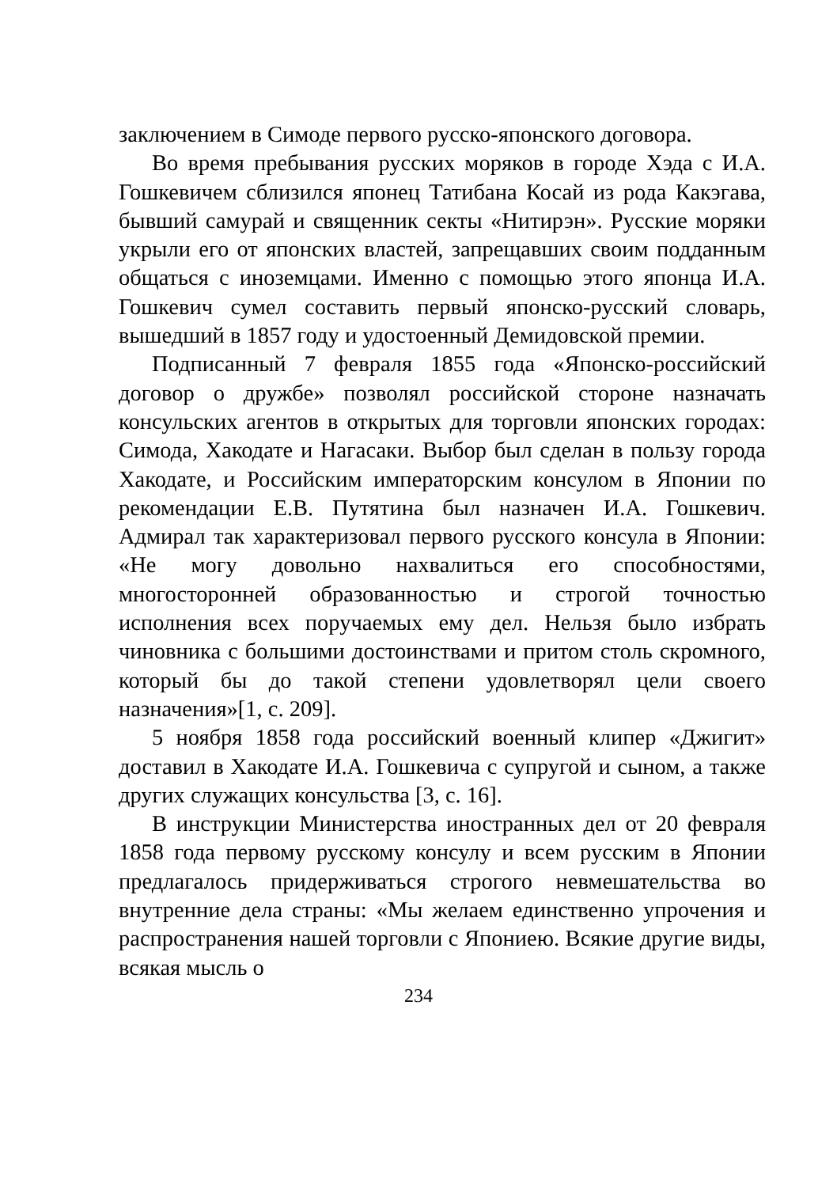заключением в Симоде первого русско-японского договора.
Во время пребывания русских моряков в городе Хэда с И.А. Гошкевичем сблизился японец Татибана Косай из рода Какэгава, бывший самурай и священник секты «Нитирэн». Русские моряки укрыли его от японских властей, запрещавших своим подданным общаться с иноземцами. Именно с помощью этого японца И.А. Гошкевич сумел составить первый японско-русский словарь, вышедший в 1857 году и удостоенный Демидовской премии.
Подписанный 7 февраля 1855 года «Японско-российский договор о дружбе» позволял российской стороне назначать консульских агентов в открытых для торговли японских городах: Симода, Хакодате и Нагасаки. Выбор был сделан в пользу города Хакодате, и Российским императорским консулом в Японии по рекомендации Е.В. Путятина был назначен И.А. Гошкевич. Адмирал так характеризовал первого русского консула в Японии: «Не могу довольно нахвалиться его способностями, многосторонней образованностью и строгой точностью исполнения всех поручаемых ему дел. Нельзя было избрать чиновника с большими достоинствами и притом столь скромного, который бы до такой степени удовлетворял цели своего назначения»[1, с. 209].
5 ноября 1858 года российский военный клипер «Джигит» доставил в Хакодате И.А. Гошкевича с супругой и сыном, а также других служащих консульства [3, с. 16].
В инструкции Министерства иностранных дел от 20 февраля 1858 года первому русскому консулу и всем русским в Японии предлагалось придерживаться строгого невмешательства во внутренние дела страны: «Мы желаем единственно упрочения и распространения нашей торговли с Япониею. Всякие другие виды, всякая мысль о
234